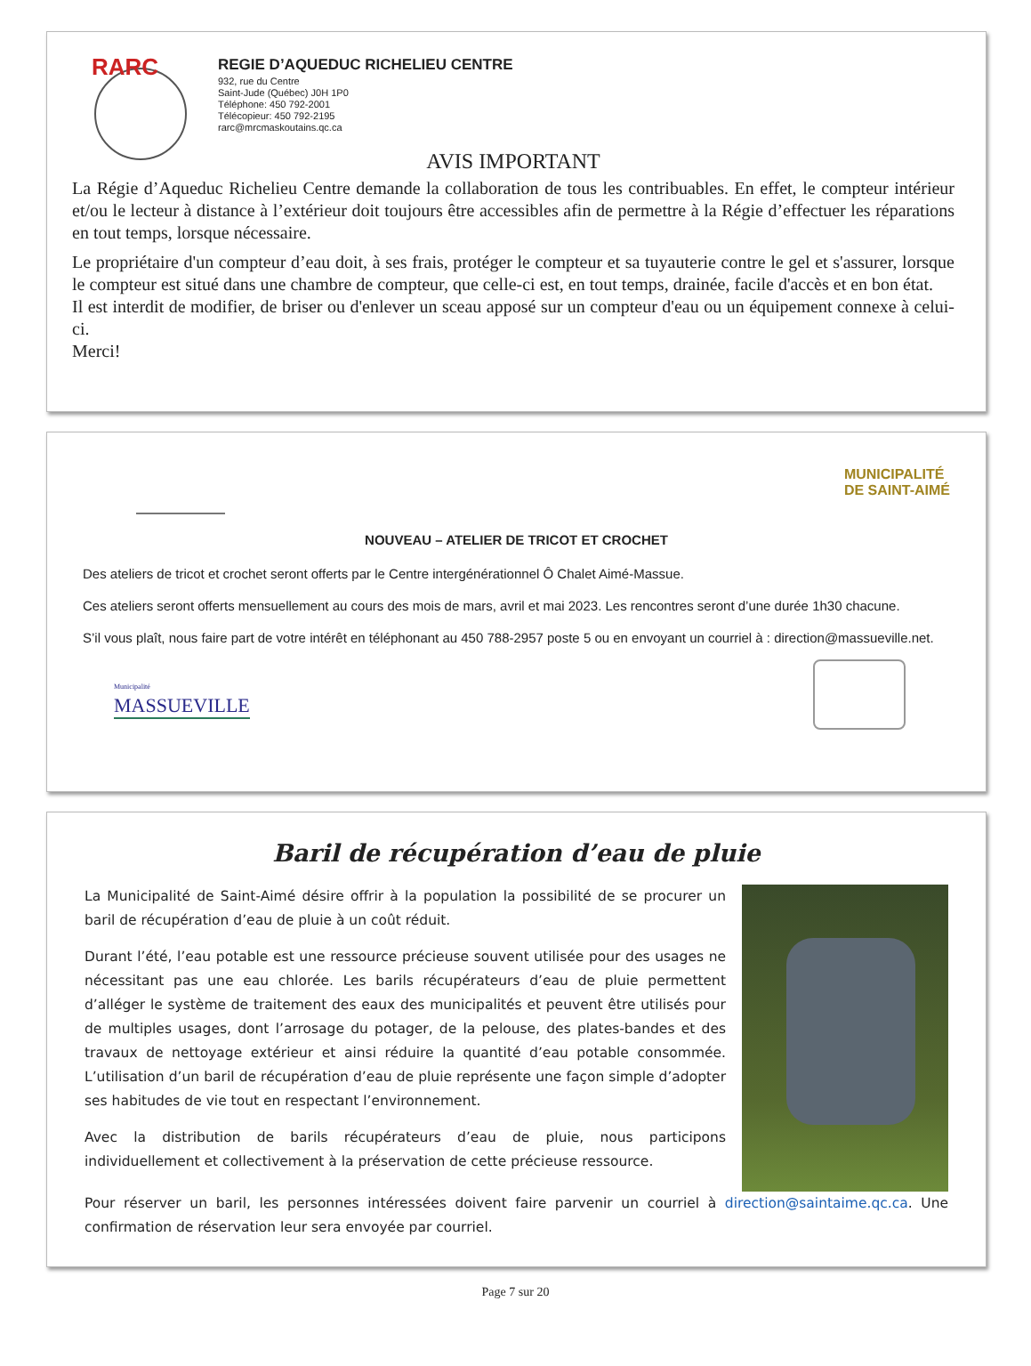RARC
REGIE D’AQUEDUC RICHELIEU CENTRE
932, rue du Centre
Saint-Jude (Québec) J0H 1P0
Téléphone: 450 792-2001
Télécopieur: 450 792-2195
rarc@mrcmaskoutains.qc.ca
AVIS IMPORTANT
La Régie d’Aqueduc Richelieu Centre demande la collaboration de tous les contribuables. En effet, le compteur intérieur et/ou le lecteur à distance à l’extérieur doit toujours être accessibles afin de permettre à la Régie d’effectuer les réparations en tout temps, lorsque nécessaire.
Le propriétaire d'un compteur d’eau doit, à ses frais, protéger le compteur et sa tuyauterie contre le gel et s'assurer, lorsque le compteur est situé dans une chambre de compteur, que celle-ci est, en tout temps, drainée, facile d'accès et en bon état.
Il est interdit de modifier, de briser ou d'enlever un sceau apposé sur un compteur d'eau ou un équipement connexe à celui-ci.
Merci!
MUNICIPALITÉ
DE SAINT-AIMÉ
NOUVEAU – ATELIER DE TRICOT ET CROCHET
Des ateliers de tricot et crochet seront offerts par le Centre intergénérationnel Ô Chalet Aimé-Massue.
Ces ateliers seront offerts mensuellement au cours des mois de mars, avril et mai 2023. Les rencontres seront d’une durée 1h30 chacune.
S’il vous plaît, nous faire part de votre intérêt en téléphonant au 450 788-2957 poste 5 ou en envoyant un courriel à : direction@massueville.net.
Municipalité
MASSUEVILLE
Baril de récupération d’eau de pluie
La Municipalité de Saint-Aimé désire offrir à la population la possibilité de se procurer un baril de récupération d’eau de pluie à un coût réduit.
Durant l’été, l’eau potable est une ressource précieuse souvent utilisée pour des usages ne nécessitant pas une eau chlorée. Les barils récupérateurs d’eau de pluie permettent d’alléger le système de traitement des eaux des municipalités et peuvent être utilisés pour de multiples usages, dont l’arrosage du potager, de la pelouse, des plates-bandes et des travaux de nettoyage extérieur et ainsi réduire la quantité d’eau potable consommée. L’utilisation d’un baril de récupération d’eau de pluie représente une façon simple d’adopter ses habitudes de vie tout en respectant l’environnement.
Avec la distribution de barils récupérateurs d’eau de pluie, nous participons individuellement et collectivement à la préservation de cette précieuse ressource.
Pour réserver un baril, les personnes intéressées doivent faire parvenir un courriel à direction@saintaime.qc.ca. Une confirmation de réservation leur sera envoyée par courriel.
Page 7 sur 20